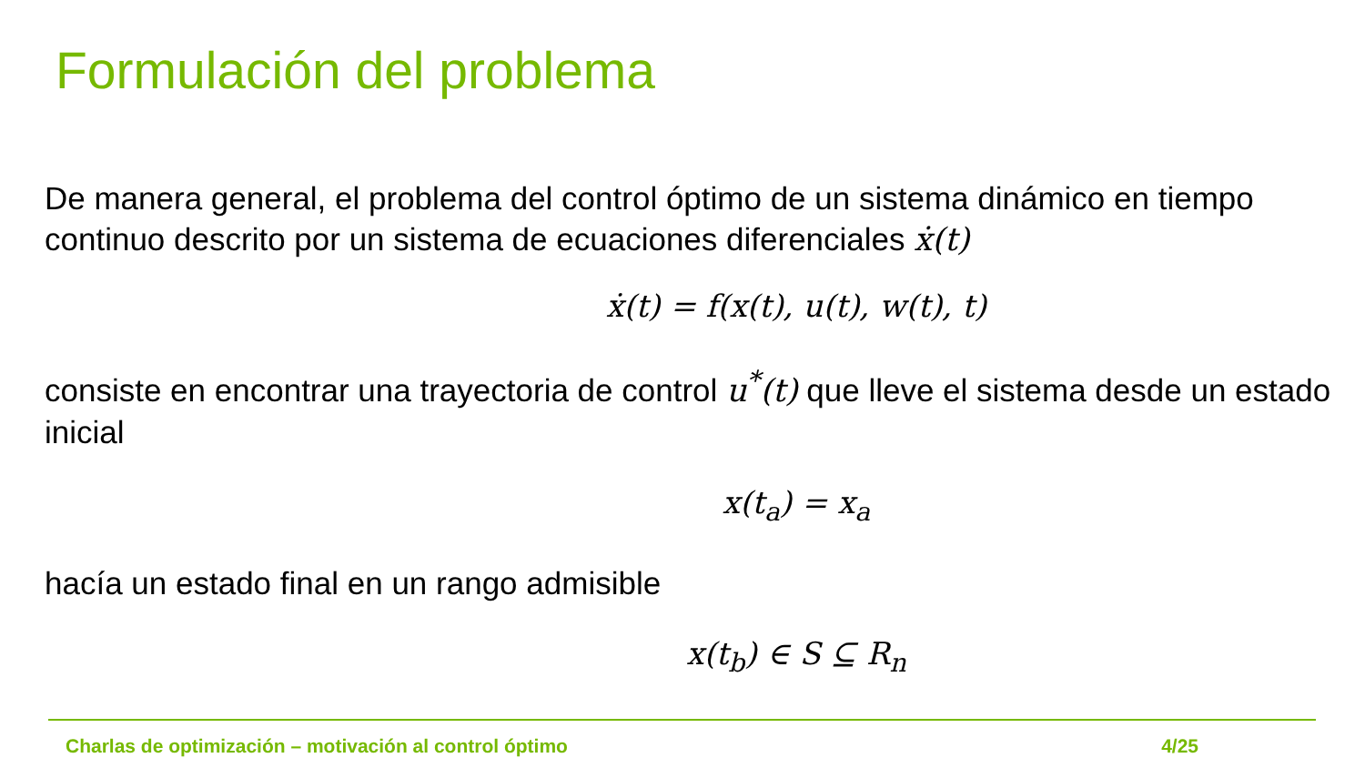Formulación del problema
De manera general, el problema del control óptimo de un sistema dinámico en tiempo continuo descrito por un sistema de ecuaciones diferenciales ẋ(t)
ẋ(t) = f(x(t), u(t), w(t), t)
consiste en encontrar una trayectoria de control u<sup>*</sup>(t) que lleve el sistema desde un estado inicial
x(t<sub>a</sub>) = x<sub>a</sub>
hacía un estado final en un rango admisible
x(t<sub>b</sub>) ∈ S ⊆ R<sub>n</sub>
Charlas de optimización – motivación al control óptimo 4/25